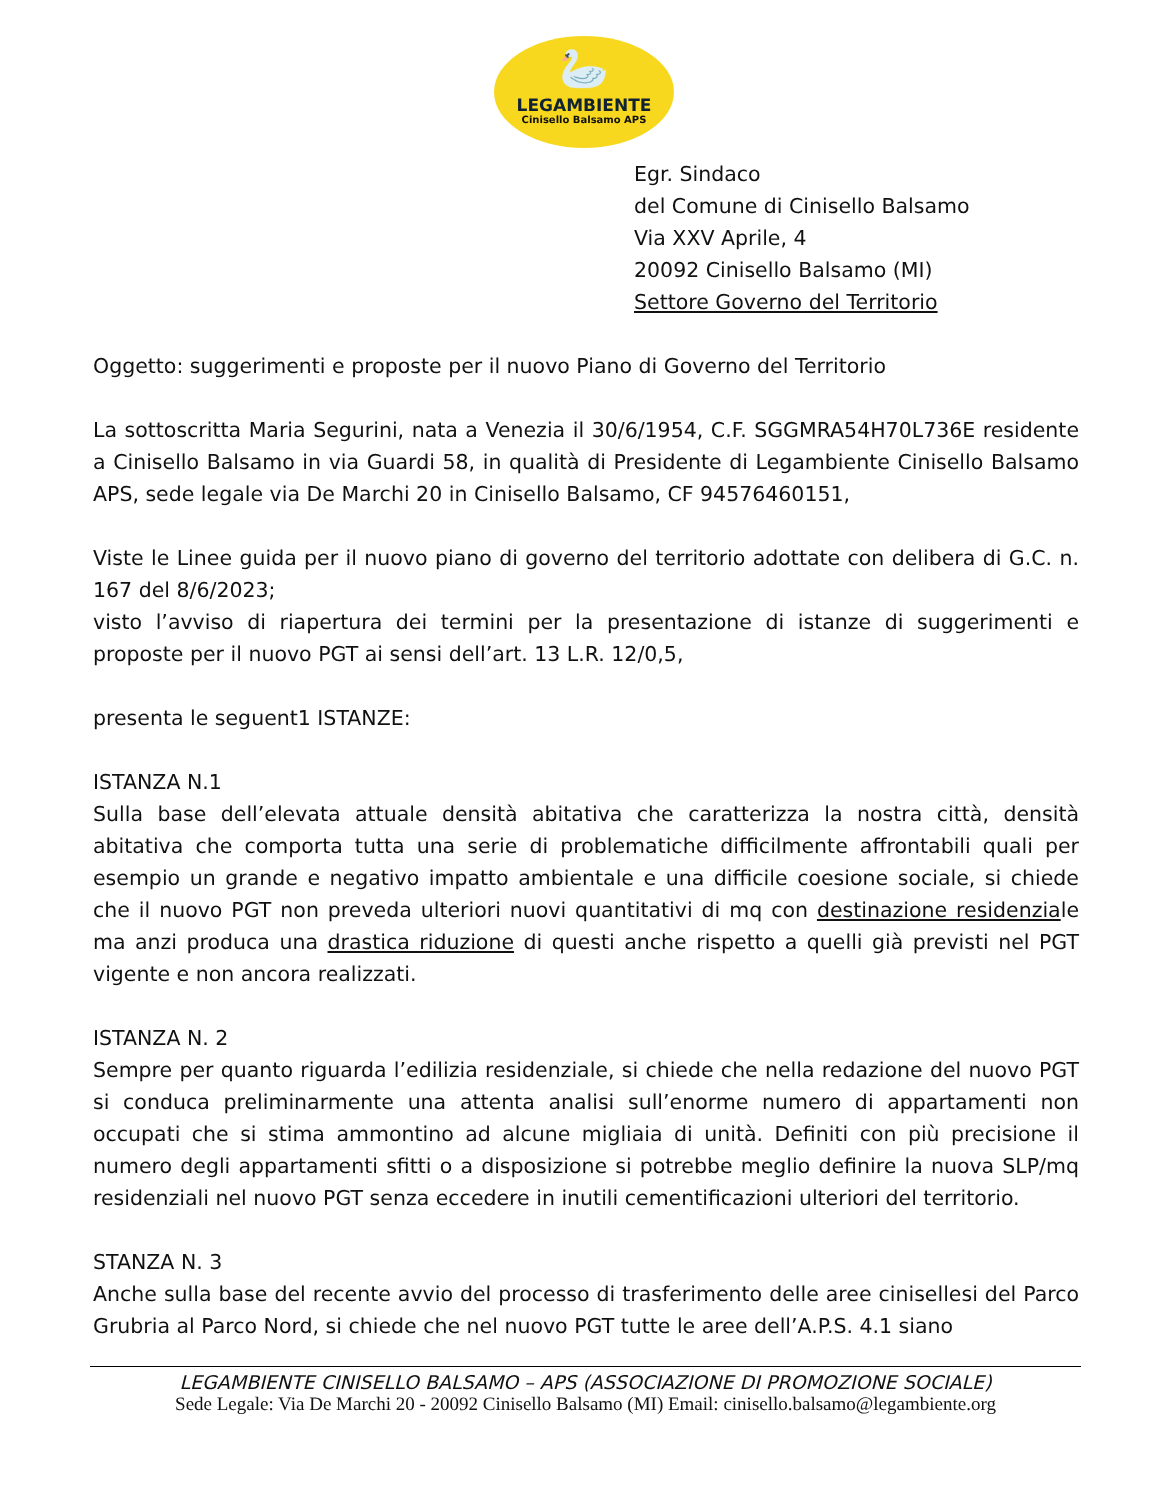🦢
LEGAMBIENTE
Cinisello Balsamo APS
Egr. Sindaco
del Comune di Cinisello Balsamo
Via XXV Aprile, 4
20092 Cinisello Balsamo (MI)
Settore Governo del Territorio
Oggetto: suggerimenti e proposte per il nuovo Piano di Governo del Territorio
La sottoscritta Maria Segurini, nata a Venezia il 30/6/1954, C.F. SGGMRA54H70L736E residente a Cinisello Balsamo in via Guardi 58, in qualità di Presidente di Legambiente Cinisello Balsamo APS, sede legale via De Marchi 20 in Cinisello Balsamo, CF 94576460151,
Viste le Linee guida per il nuovo piano di governo del territorio adottate con delibera di G.C. n. 167 del 8/6/2023;
visto l’avviso di riapertura dei termini per la presentazione di istanze di suggerimenti e proposte per il nuovo PGT ai sensi dell’art. 13 L.R. 12/0,5,
presenta le seguent1 ISTANZE:
ISTANZA N.1
Sulla base dell’elevata attuale densità abitativa che caratterizza la nostra città, densità abitativa che comporta tutta una serie di problematiche difficilmente affrontabili quali per esempio un grande e negativo impatto ambientale e una difficile coesione sociale, si chiede che il nuovo PGT non preveda ulteriori nuovi quantitativi di mq con destinazione residenziale ma anzi produca una drastica riduzione di questi anche rispetto a quelli già previsti nel PGT vigente e non ancora realizzati.
ISTANZA N. 2
Sempre per quanto riguarda l’edilizia residenziale, si chiede che nella redazione del nuovo PGT si conduca preliminarmente una attenta analisi sull’enorme numero di appartamenti non occupati che si stima ammontino ad alcune migliaia di unità. Definiti con più precisione il numero degli appartamenti sfitti o a disposizione si potrebbe meglio definire la nuova SLP/mq residenziali nel nuovo PGT senza eccedere in inutili cementificazioni ulteriori del territorio.
STANZA N. 3
Anche sulla base del recente avvio del processo di trasferimento delle aree cinisellesi del Parco Grubria al Parco Nord, si chiede che nel nuovo PGT tutte le aree dell’A.P.S. 4.1 siano
LEGAMBIENTE CINISELLO BALSAMO – APS (ASSOCIAZIONE DI PROMOZIONE SOCIALE)
Sede Legale: Via De Marchi 20 - 20092 Cinisello Balsamo (MI) Email: cinisello.balsamo@legambiente.org